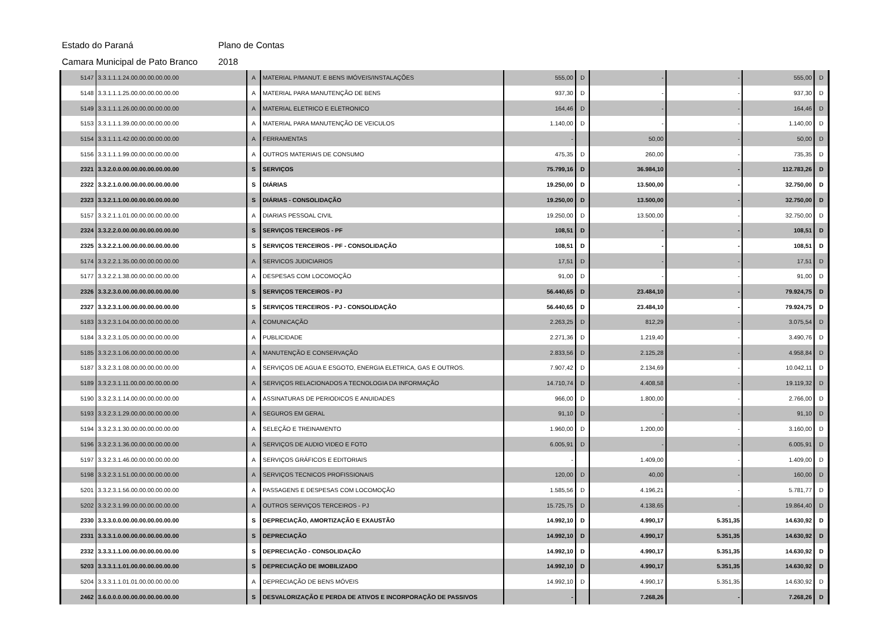Estado do Paraná Plano de Contas
Camara Municipal de Pato Branco 2018
| 5147 | 3.3.1.1.1.24.00.00.00.00.00.00 | A | MATERIAL P/MANUT. E BENS IMÓVEIS/INSTALAÇÕES | 555,00 | D | - | - | 555,00 | D |
| 5148 | 3.3.1.1.1.25.00.00.00.00.00.00 | A | MATERIAL PARA MANUTENÇÃO DE BENS | 937,30 | D | - | - | 937,30 | D |
| 5149 | 3.3.1.1.1.26.00.00.00.00.00.00 | A | MATERIAL ELETRICO E ELETRONICO | 164,46 | D | - | - | 164,46 | D |
| 5153 | 3.3.1.1.1.39.00.00.00.00.00.00 | A | MATERIAL PARA MANUTENÇÃO DE VEICULOS | 1.140,00 | D | - | - | 1.140,00 | D |
| 5154 | 3.3.1.1.1.42.00.00.00.00.00.00 | A | FERRAMENTAS | - | | 50,00 | - | 50,00 | D |
| 5156 | 3.3.1.1.1.99.00.00.00.00.00.00 | A | OUTROS MATERIAIS DE CONSUMO | 475,35 | D | 260,00 | - | 735,35 | D |
| 2321 | 3.3.2.0.0.00.00.00.00.00.00.00 | S | SERVIÇOS | 75.799,16 | D | 36.984,10 | - | 112.783,26 | D |
| 2322 | 3.3.2.1.0.00.00.00.00.00.00.00 | S | DIÁRIAS | 19.250,00 | D | 13.500,00 | - | 32.750,00 | D |
| 2323 | 3.3.2.1.1.00.00.00.00.00.00.00 | S | DIÁRIAS - CONSOLIDAÇÃO | 19.250,00 | D | 13.500,00 | - | 32.750,00 | D |
| 5157 | 3.3.2.1.1.01.00.00.00.00.00.00 | A | DIARIAS PESSOAL CIVIL | 19.250,00 | D | 13.500,00 | - | 32.750,00 | D |
| 2324 | 3.3.2.2.0.00.00.00.00.00.00.00 | S | SERVIÇOS TERCEIROS - PF | 108,51 | D | - | - | 108,51 | D |
| 2325 | 3.3.2.2.1.00.00.00.00.00.00.00 | S | SERVIÇOS TERCEIROS - PF - CONSOLIDAÇÃO | 108,51 | D | - | - | 108,51 | D |
| 5174 | 3.3.2.2.1.35.00.00.00.00.00.00 | A | SERVICOS JUDICIARIOS | 17,51 | D | - | - | 17,51 | D |
| 5177 | 3.3.2.2.1.38.00.00.00.00.00.00 | A | DESPESAS COM LOCOMOÇÃO | 91,00 | D | - | - | 91,00 | D |
| 2326 | 3.3.2.3.0.00.00.00.00.00.00.00 | S | SERVIÇOS TERCEIROS - PJ | 56.440,65 | D | 23.484,10 | - | 79.924,75 | D |
| 2327 | 3.3.2.3.1.00.00.00.00.00.00.00 | S | SERVIÇOS TERCEIROS - PJ - CONSOLIDAÇÃO | 56.440,65 | D | 23.484,10 | - | 79.924,75 | D |
| 5183 | 3.3.2.3.1.04.00.00.00.00.00.00 | A | COMUNICAÇÃO | 2.263,25 | D | 812,29 | - | 3.075,54 | D |
| 5184 | 3.3.2.3.1.05.00.00.00.00.00.00 | A | PUBLICIDADE | 2.271,36 | D | 1.219,40 | - | 3.490,76 | D |
| 5185 | 3.3.2.3.1.06.00.00.00.00.00.00 | A | MANUTENÇÃO E CONSERVAÇÃO | 2.833,56 | D | 2.125,28 | - | 4.958,84 | D |
| 5187 | 3.3.2.3.1.08.00.00.00.00.00.00 | A | SERVIÇOS DE AGUA E ESGOTO, ENERGIA ELETRICA, GAS E OUTROS. | 7.907,42 | D | 2.134,69 | - | 10.042,11 | D |
| 5189 | 3.3.2.3.1.11.00.00.00.00.00.00 | A | SERVIÇOS RELACIONADOS A TECNOLOGIA DA INFORMAÇÃO | 14.710,74 | D | 4.408,58 | - | 19.119,32 | D |
| 5190 | 3.3.2.3.1.14.00.00.00.00.00.00 | A | ASSINATURAS DE PERIODICOS E ANUIDADES | 966,00 | D | 1.800,00 | - | 2.766,00 | D |
| 5193 | 3.3.2.3.1.29.00.00.00.00.00.00 | A | SEGUROS EM GERAL | 91,10 | D | - | - | 91,10 | D |
| 5194 | 3.3.2.3.1.30.00.00.00.00.00.00 | A | SELEÇÃO E TREINAMENTO | 1.960,00 | D | 1.200,00 | - | 3.160,00 | D |
| 5196 | 3.3.2.3.1.36.00.00.00.00.00.00 | A | SERVIÇOS DE AUDIO VIDEO E FOTO | 6.005,91 | D | - | - | 6.005,91 | D |
| 5197 | 3.3.2.3.1.46.00.00.00.00.00.00 | A | SERVIÇOS GRÁFICOS E EDITORIAIS | - | | 1.409,00 | - | 1.409,00 | D |
| 5198 | 3.3.2.3.1.51.00.00.00.00.00.00 | A | SERVIÇOS TECNICOS PROFISSIONAIS | 120,00 | D | 40,00 | - | 160,00 | D |
| 5201 | 3.3.2.3.1.56.00.00.00.00.00.00 | A | PASSAGENS E DESPESAS COM LOCOMOÇÃO | 1.585,56 | D | 4.196,21 | - | 5.781,77 | D |
| 5202 | 3.3.2.3.1.99.00.00.00.00.00.00 | A | OUTROS SERVIÇOS TERCEIROS - PJ | 15.725,75 | D | 4.138,65 | - | 19.864,40 | D |
| 2330 | 3.3.3.0.0.00.00.00.00.00.00.00 | S | DEPRECIAÇÃO, AMORTIZAÇÃO E EXAUSTÃO | 14.992,10 | D | 4.990,17 | 5.351,35 | 14.630,92 | D |
| 2331 | 3.3.3.1.0.00.00.00.00.00.00.00 | S | DEPRECIAÇÃO | 14.992,10 | D | 4.990,17 | 5.351,35 | 14.630,92 | D |
| 2332 | 3.3.3.1.1.00.00.00.00.00.00.00 | S | DEPRECIAÇÃO - CONSOLIDAÇÃO | 14.992,10 | D | 4.990,17 | 5.351,35 | 14.630,92 | D |
| 5203 | 3.3.3.1.1.01.00.00.00.00.00.00 | S | DEPRECIAÇÃO DE IMOBILIZADO | 14.992,10 | D | 4.990,17 | 5.351,35 | 14.630,92 | D |
| 5204 | 3.3.3.1.1.01.01.00.00.00.00.00 | A | DEPRECIAÇÃO DE BENS MÓVEIS | 14.992,10 | D | 4.990,17 | 5.351,35 | 14.630,92 | D |
| 2462 | 3.6.0.0.0.00.00.00.00.00.00.00 | S | DESVALORIZAÇÃO E PERDA DE ATIVOS E INCORPORAÇÃO DE PASSIVOS | - | | 7.268,26 | - | 7.268,26 | D |